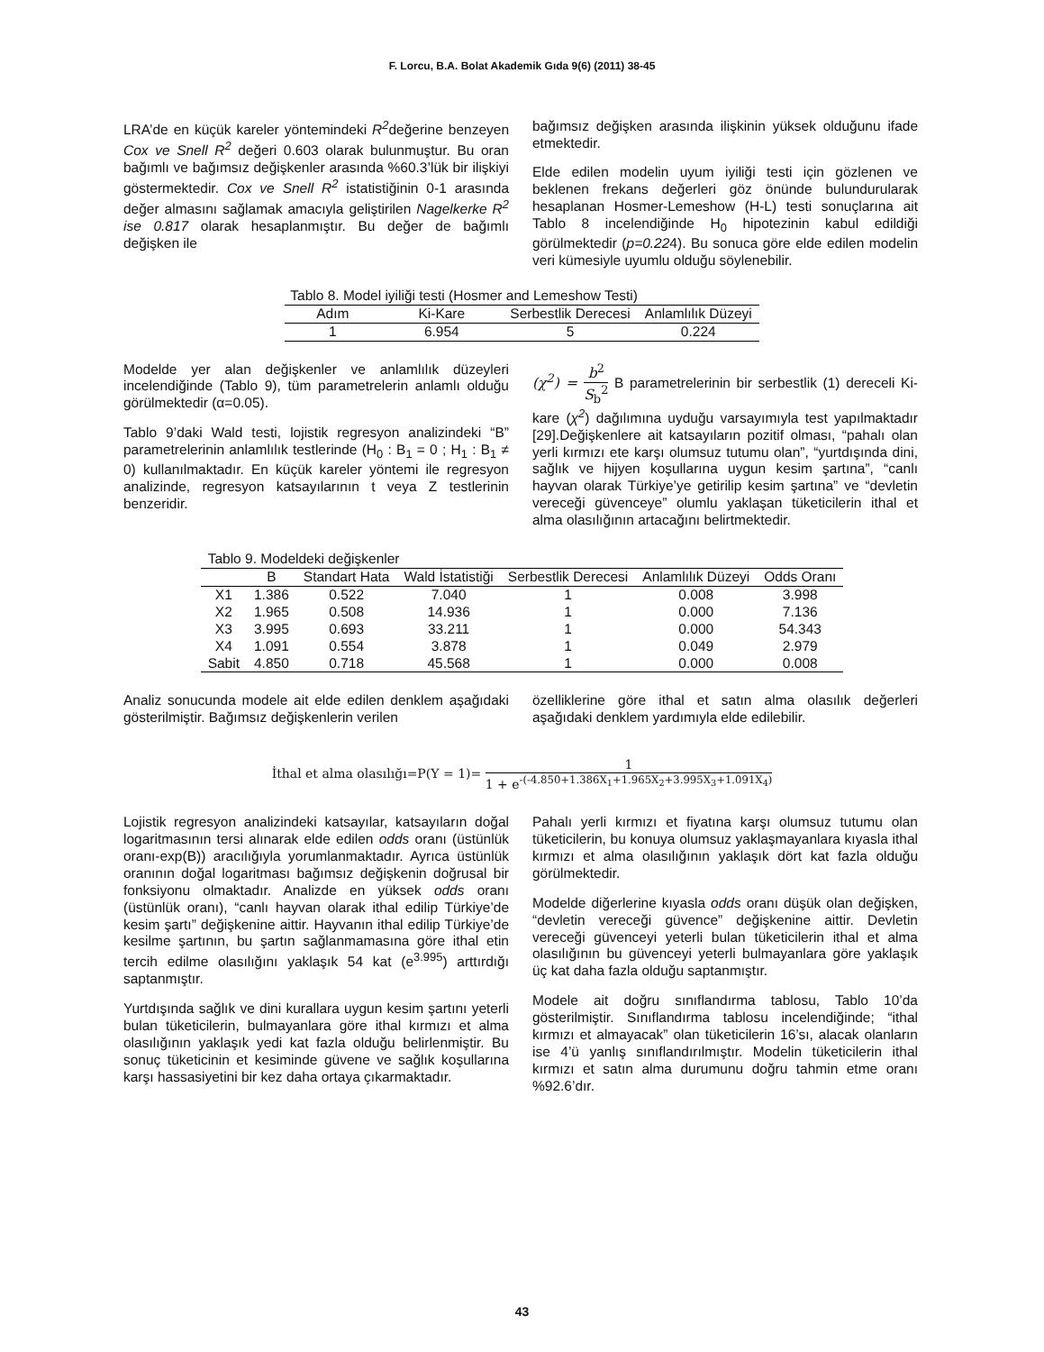F. Lorcu, B.A. Bolat Akademik Gıda 9(6) (2011) 38-45
LRA’de en küçük kareler yöntemindeki R<sup>2</sup>değerine benzeyen Cox ve Snell R<sup>2</sup> değeri 0.603 olarak bulunmuştur. Bu oran bağımlı ve bağımsız değişkenler arasında %60.3’lük bir ilişkiyi göstermektedir. Cox ve Snell R<sup>2</sup> istatistiğinin 0-1 arasında değer almasını sağlamak amacıyla geliştirilen Nagelkerke R<sup>2</sup> ise 0.817 olarak hesaplanmıştır. Bu değer de bağımlı değişken ile
bağımsız değişken arasında ilişkinin yüksek olduğunu ifade etmektedir.
Elde edilen modelin uyum iyiliği testi için gözlenen ve beklenen frekans değerleri göz önünde bulundurularak hesaplanan Hosmer-Lemeshow (H-L) testi sonuçlarına ait Tablo 8 incelendiğinde H<sub>0</sub> hipotezinin kabul edildiği görülmektedir (p=0.224). Bu sonuca göre elde edilen modelin veri kümesiyle uyumlu olduğu söylenebilir.
| Tablo 8. Model iyiliği testi (Hosmer and Lemeshow Testi) | | | |
| Adım | Ki-Kare | Serbestlik Derecesi | Anlamlılık Düzeyi |
| 1 | 6.954 | 5 | 0.224 |
Modelde yer alan değişkenler ve anlamlılık düzeyleri incelendiğinde (Tablo 9), tüm parametrelerin anlamlı olduğu görülmektedir (α=0.05).
Tablo 9’daki Wald testi, lojistik regresyon analizindeki “B” parametrelerinin anlamlılık testlerinde (H<sub>0</sub> : B<sub>1</sub> = 0 ; H<sub>1</sub> : B<sub>1</sub> ≠ 0) kullanılmaktadır. En küçük kareler yöntemi ile regresyon analizinde, regresyon katsayılarının t veya Z testlerinin benzeridir.
(χ<sup>2</sup>) = b<sup>2</sup> S<sub>b</sub><sup>2</sup> B parametrelerinin bir serbestlik (1) dereceli Ki-kare (χ<sup>2</sup>) dağılımına uyduğu varsayımıyla test yapılmaktadır [29].Değişkenlere ait katsayıların pozitif olması, “pahalı olan yerli kırmızı ete karşı olumsuz tutumu olan”, “yurtdışında dini, sağlık ve hijyen koşullarına uygun kesim şartına”, “canlı hayvan olarak Türkiye’ye getirilip kesim şartına” ve “devletin vereceği güvenceye” olumlu yaklaşan tüketicilerin ithal et alma olasılığının artacağını belirtmektedir.
| Tablo 9. Modeldeki değişkenler | | | | | | |
| | B | Standart Hata | Wald İstatistiği | Serbestlik Derecesi | Anlamlılık Düzeyi | Odds Oranı |
| X1 | 1.386 | 0.522 | 7.040 | 1 | 0.008 | 3.998 |
| X2 | 1.965 | 0.508 | 14.936 | 1 | 0.000 | 7.136 |
| X3 | 3.995 | 0.693 | 33.211 | 1 | 0.000 | 54.343 |
| X4 | 1.091 | 0.554 | 3.878 | 1 | 0.049 | 2.979 |
| Sabit | 4.850 | 0.718 | 45.568 | 1 | 0.000 | 0.008 |
Analiz sonucunda modele ait elde edilen denklem aşağıdaki gösterilmiştir. Bağımsız değişkenlerin verilen
özelliklerine göre ithal et satın alma olasılık değerleri aşağıdaki denklem yardımıyla elde edilebilir.
İthal et alma olasılığı=P(Y = 1)= 1 1 + e<sup>-(-4.850+1.386X<sub>1</sub>+1.965X<sub>2</sub>+3.995X<sub>3</sub>+1.091X<sub>4</sub>)</sup>
Lojistik regresyon analizindeki katsayılar, katsayıların doğal logaritmasının tersi alınarak elde edilen odds oranı (üstünlük oranı-exp(B)) aracılığıyla yorumlanmaktadır. Ayrıca üstünlük oranının doğal logaritması bağımsız değişkenin doğrusal bir fonksiyonu olmaktadır. Analizde en yüksek odds oranı (üstünlük oranı), “canlı hayvan olarak ithal edilip Türkiye’de kesim şartı” değişkenine aittir. Hayvanın ithal edilip Türkiye’de kesilme şartının, bu şartın sağlanmamasına göre ithal etin tercih edilme olasılığını yaklaşık 54 kat (e<sup>3.995</sup>) arttırdığı saptanmıştır.
Yurtdışında sağlık ve dini kurallara uygun kesim şartını yeterli bulan tüketicilerin, bulmayanlara göre ithal kırmızı et alma olasılığının yaklaşık yedi kat fazla olduğu belirlenmiştir. Bu sonuç tüketicinin et kesiminde güvene ve sağlık koşullarına karşı hassasiyetini bir kez daha ortaya çıkarmaktadır.
Pahalı yerli kırmızı et fiyatına karşı olumsuz tutumu olan tüketicilerin, bu konuya olumsuz yaklaşmayanlara kıyasla ithal kırmızı et alma olasılığının yaklaşık dört kat fazla olduğu görülmektedir.
Modelde diğerlerine kıyasla odds oranı düşük olan değişken, “devletin vereceği güvence” değişkenine aittir. Devletin vereceği güvenceyi yeterli bulan tüketicilerin ithal et alma olasılığının bu güvenceyi yeterli bulmayanlara göre yaklaşık üç kat daha fazla olduğu saptanmıştır.
Modele ait doğru sınıflandırma tablosu, Tablo 10’da gösterilmiştir. Sınıflandırma tablosu incelendiğinde; “ithal kırmızı et almayacak” olan tüketicilerin 16’sı, alacak olanların ise 4’ü yanlış sınıflandırılmıştır. Modelin tüketicilerin ithal kırmızı et satın alma durumunu doğru tahmin etme oranı %92.6’dır.
43